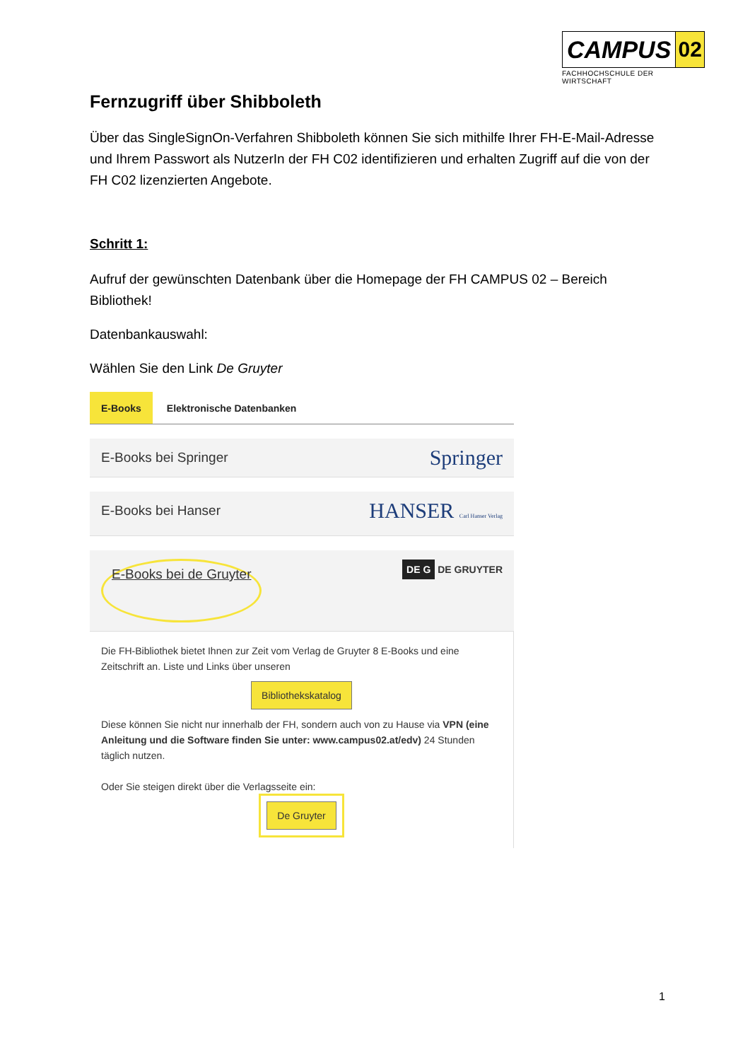CAMPUS 02
FACHHOCHSCHULE DER WIRTSCHAFT
Fernzugriff über Shibboleth
Über das SingleSignOn-Verfahren Shibboleth können Sie sich mithilfe Ihrer FH-E-Mail-Adresse und Ihrem Passwort als NutzerIn der FH C02 identifizieren und erhalten Zugriff auf die von der FH C02 lizenzierten Angebote.
Schritt 1:
Aufruf der gewünschten Datenbank über die Homepage der FH CAMPUS 02 – Bereich Bibliothek!
Datenbankauswahl:
Wählen Sie den Link De Gruyter
E-Books Elektronische Datenbanken
E-Books bei Springer Springer
E-Books bei Hanser HANSER Carl Hanser Verlag
E-Books bei de Gruyter DE G DE GRUYTER
Die FH-Bibliothek bietet Ihnen zur Zeit vom Verlag de Gruyter 8 E-Books und eine Zeitschrift an. Liste und Links über unseren
Bibliothekskatalog
Diese können Sie nicht nur innerhalb der FH, sondern auch von zu Hause via VPN (eine Anleitung und die Software finden Sie unter: www.campus02.at/edv) 24 Stunden täglich nutzen.
Oder Sie steigen direkt über die Verlagsseite ein:
De Gruyter
1